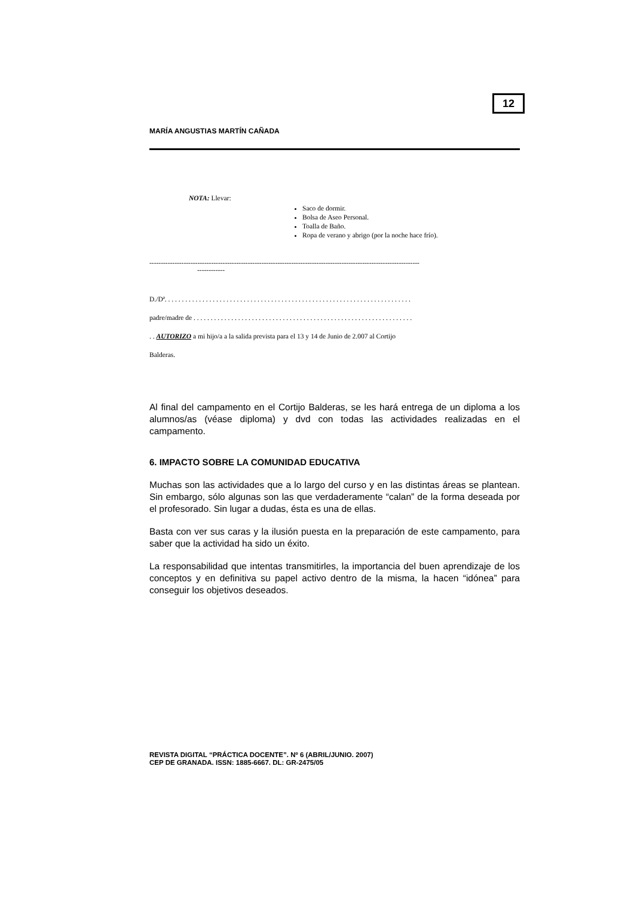12
MARÍA ANGUSTIAS MARTÍN CAÑADA
NOTA: Llevar:
Saco de dormir.
Bolsa de Aseo Personal.
Toalla de Baño.
Ropa de verano y abrigo (por la noche hace frío).
----------------------------------------------------------------------------------------------------------------------
------------
D./Dª. . . . . . . . . . . . . . . . . . . . . . . . . . . . . . . . . . . . . . . . . . . . . . . . . . . . . . . . . . . . . . . . . . . . . . . .
padre/madre de . . . . . . . . . . . . . . . . . . . . . . . . . . . . . . . . . . . . . . . . . . . . . . . . . . . . . . . . . . . . . . . .
. . AUTORIZO a mi hijo/a a la salida prevista para el 13 y 14 de Junio de 2.007 al Cortijo
Balderas.
Al final del campamento en el Cortijo Balderas, se les hará entrega de un diploma a los alumnos/as (véase diploma) y dvd con todas las actividades realizadas en el campamento.
6. IMPACTO SOBRE LA COMUNIDAD EDUCATIVA
Muchas son las actividades que a lo largo del curso y en las distintas áreas se plantean. Sin embargo, sólo algunas son las que verdaderamente “calan” de la forma deseada por el profesorado. Sin lugar a dudas, ésta es una de ellas.
Basta con ver sus caras y la ilusión puesta en la preparación de este campamento, para saber que la actividad ha sido un éxito.
La responsabilidad que intentas transmitirles, la importancia del buen aprendizaje de los conceptos y en definitiva su papel activo dentro de la misma, la hacen “idónea” para conseguir los objetivos deseados.
REVISTA DIGITAL “PRÁCTICA DOCENTE”. Nº 6 (ABRIL/JUNIO. 2007)
CEP DE GRANADA. ISSN: 1885-6667. DL: GR-2475/05